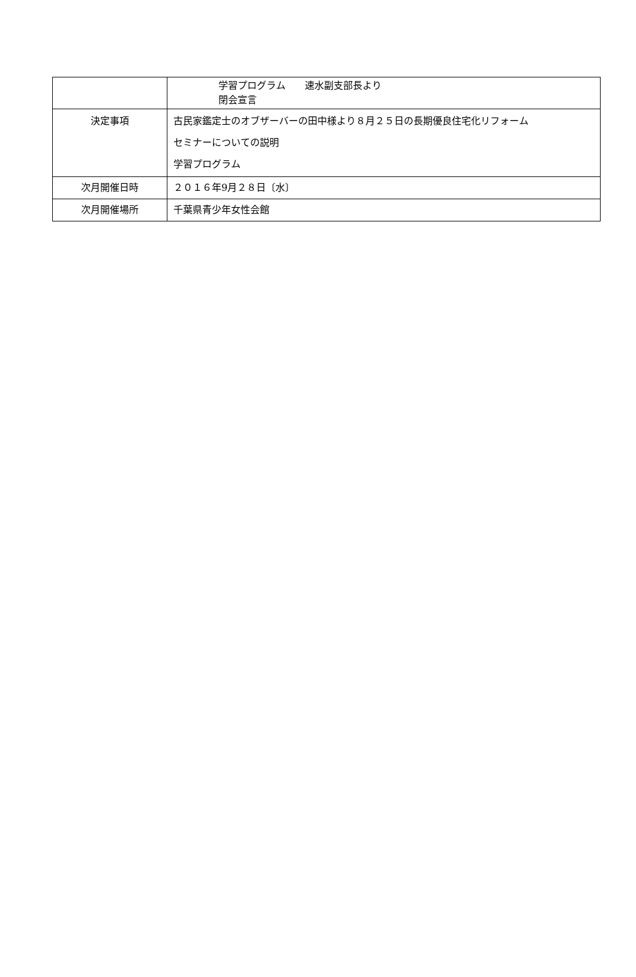| | 学習プログラム 速水副支部長より 閉会宣言 |
| 決定事項 | 古民家鑑定士のオブザーバーの田中様より８月２５日の長期優良住宅化リフォーム セミナーについての説明 学習プログラム |
| 次月開催日時 | ２０１６年9月２８日〔水〕 |
| 次月開催場所 | 千葉県青少年女性会館 |